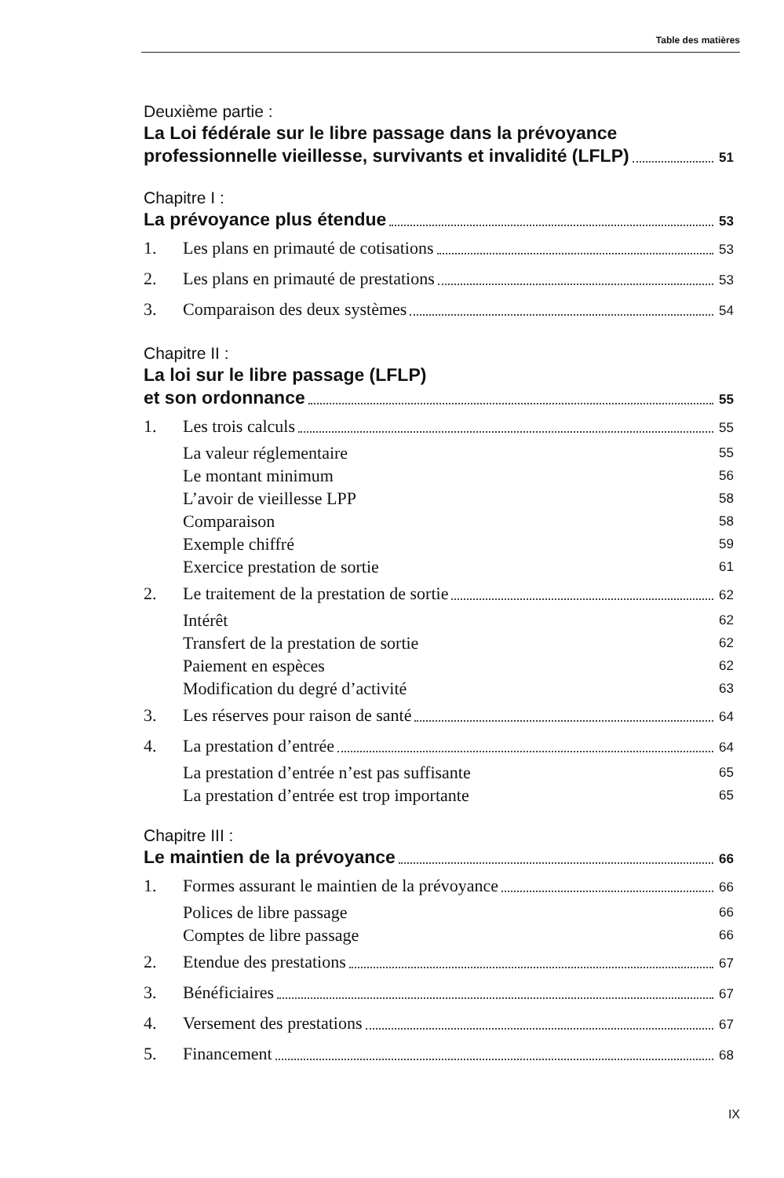Table des matières
Deuxième partie :
La Loi fédérale sur le libre passage dans la prévoyance
professionnelle vieillesse, survivants et invalidité (LFLP) 51
Chapitre I :
La prévoyance plus étendue 53
1. Les plans en primauté de cotisations 53
2. Les plans en primauté de prestations 53
3. Comparaison des deux systèmes 54
Chapitre II :
La loi sur le libre passage (LFLP)
et son ordonnance 55
1. Les trois calculs 55
La valeur réglementaire 55
Le montant minimum 56
L’avoir de vieillesse LPP 58
Comparaison 58
Exemple chiffré 59
Exercice prestation de sortie 61
2. Le traitement de la prestation de sortie 62
Intérêt 62
Transfert de la prestation de sortie 62
Paiement en espèces 62
Modification du degré d’activité 63
3. Les réserves pour raison de santé 64
4. La prestation d’entrée 64
La prestation d’entrée n’est pas suffisante 65
La prestation d’entrée est trop importante 65
Chapitre III :
Le maintien de la prévoyance 66
1. Formes assurant le maintien de la prévoyance 66
Polices de libre passage 66
Comptes de libre passage 66
2. Etendue des prestations 67
3. Bénéficiaires 67
4. Versement des prestations 67
5. Financement 68
IX